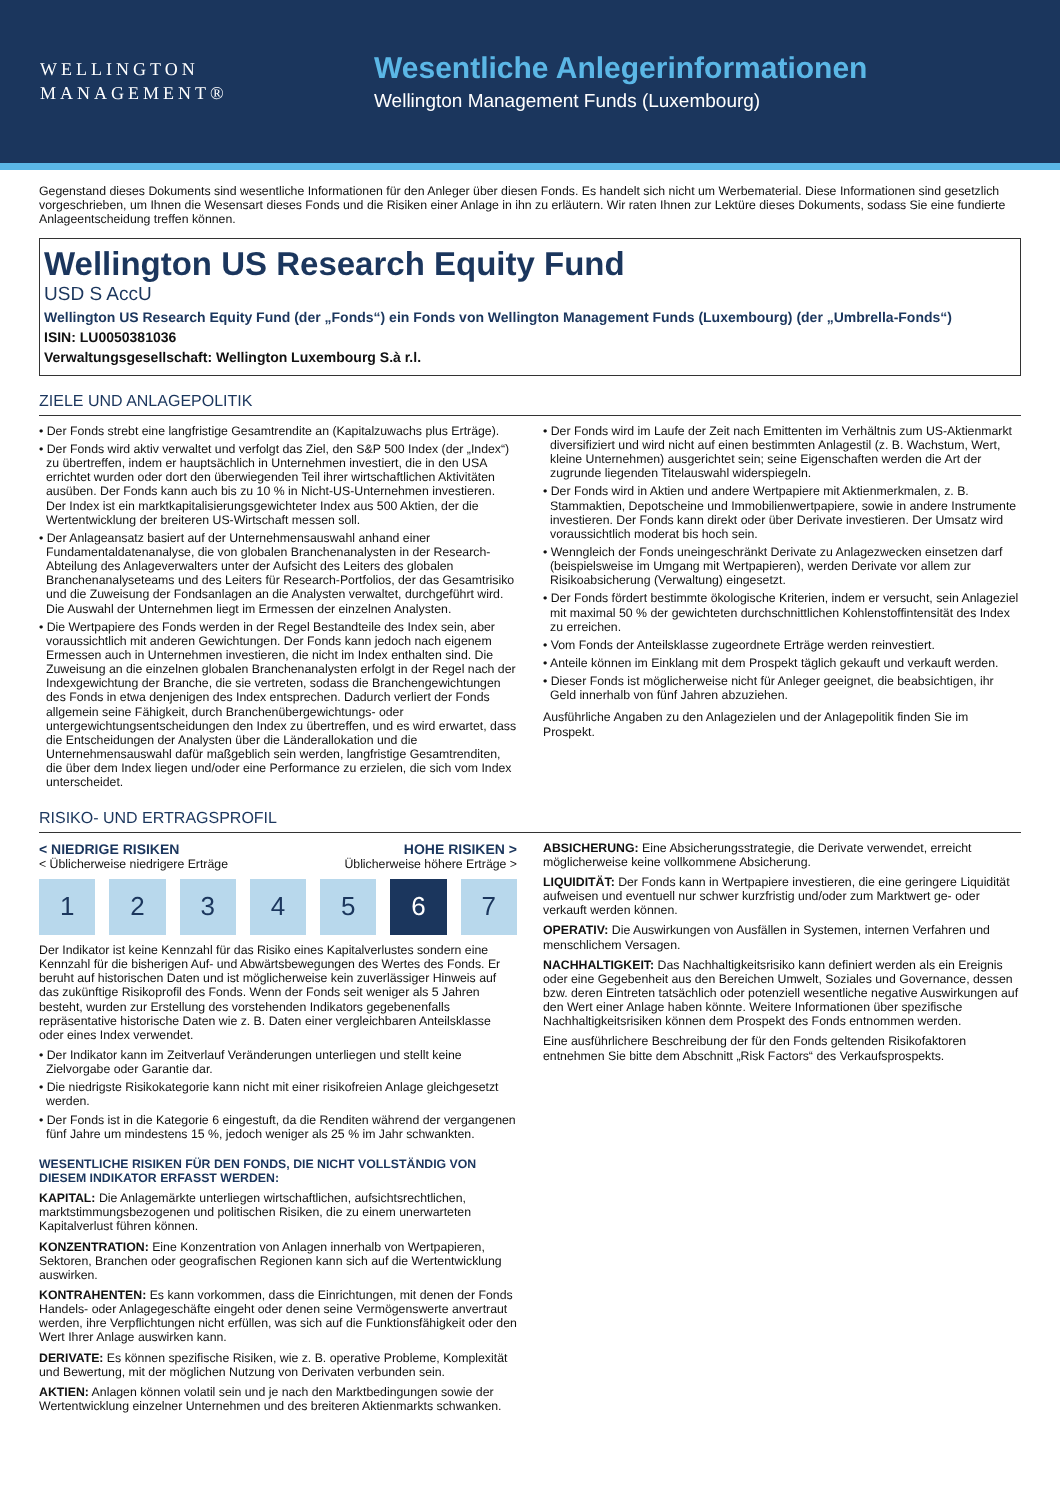WELLINGTON
MANAGEMENT®
Wesentliche Anlegerinformationen
Wellington Management Funds (Luxembourg)
Gegenstand dieses Dokuments sind wesentliche Informationen für den Anleger über diesen Fonds. Es handelt sich nicht um Werbematerial. Diese Informationen sind gesetzlich vorgeschrieben, um Ihnen die Wesensart dieses Fonds und die Risiken einer Anlage in ihn zu erläutern. Wir raten Ihnen zur Lektüre dieses Dokuments, sodass Sie eine fundierte Anlageentscheidung treffen können.
Wellington US Research Equity Fund
USD S AccU
Wellington US Research Equity Fund (der „Fonds“) ein Fonds von Wellington Management Funds (Luxembourg) (der „Umbrella-Fonds“)
ISIN: LU0050381036
Verwaltungsgesellschaft: Wellington Luxembourg S.à r.l.
ZIELE UND ANLAGEPOLITIK
• Der Fonds strebt eine langfristige Gesamtrendite an (Kapitalzuwachs plus Erträge).
• Der Fonds wird aktiv verwaltet und verfolgt das Ziel, den S&P 500 Index (der „Index“) zu übertreffen, indem er hauptsächlich in Unternehmen investiert, die in den USA errichtet wurden oder dort den überwiegenden Teil ihrer wirtschaftlichen Aktivitäten ausüben. Der Fonds kann auch bis zu 10 % in Nicht-US-Unternehmen investieren. Der Index ist ein marktkapitalisierungsgewichteter Index aus 500 Aktien, der die Wertentwicklung der breiteren US-Wirtschaft messen soll.
• Der Anlageansatz basiert auf der Unternehmensauswahl anhand einer Fundamentaldatenanalyse, die von globalen Branchenanalysten in der Research-Abteilung des Anlageverwalters unter der Aufsicht des Leiters des globalen Branchenanalyseteams und des Leiters für Research-Portfolios, der das Gesamtrisiko und die Zuweisung der Fondsanlagen an die Analysten verwaltet, durchgeführt wird. Die Auswahl der Unternehmen liegt im Ermessen der einzelnen Analysten.
• Die Wertpapiere des Fonds werden in der Regel Bestandteile des Index sein, aber voraussichtlich mit anderen Gewichtungen. Der Fonds kann jedoch nach eigenem Ermessen auch in Unternehmen investieren, die nicht im Index enthalten sind. Die Zuweisung an die einzelnen globalen Branchenanalysten erfolgt in der Regel nach der Indexgewichtung der Branche, die sie vertreten, sodass die Branchengewichtungen des Fonds in etwa denjenigen des Index entsprechen. Dadurch verliert der Fonds allgemein seine Fähigkeit, durch Branchenübergewichtungs- oder untergewichtungsentscheidungen den Index zu übertreffen, und es wird erwartet, dass die Entscheidungen der Analysten über die Länderallokation und die Unternehmensauswahl dafür maßgeblich sein werden, langfristige Gesamtrenditen, die über dem Index liegen und/oder eine Performance zu erzielen, die sich vom Index unterscheidet.
• Der Fonds wird im Laufe der Zeit nach Emittenten im Verhältnis zum US-Aktienmarkt diversifiziert und wird nicht auf einen bestimmten Anlagestil (z. B. Wachstum, Wert, kleine Unternehmen) ausgerichtet sein; seine Eigenschaften werden die Art der zugrunde liegenden Titelauswahl widerspiegeln.
• Der Fonds wird in Aktien und andere Wertpapiere mit Aktienmerkmalen, z. B. Stammaktien, Depotscheine und Immobilienwertpapiere, sowie in andere Instrumente investieren. Der Fonds kann direkt oder über Derivate investieren. Der Umsatz wird voraussichtlich moderat bis hoch sein.
• Wenngleich der Fonds uneingeschränkt Derivate zu Anlagezwecken einsetzen darf (beispielsweise im Umgang mit Wertpapieren), werden Derivate vor allem zur Risikoabsicherung (Verwaltung) eingesetzt.
• Der Fonds fördert bestimmte ökologische Kriterien, indem er versucht, sein Anlageziel mit maximal 50 % der gewichteten durchschnittlichen Kohlenstoffintensität des Index zu erreichen.
• Vom Fonds der Anteilsklasse zugeordnete Erträge werden reinvestiert.
• Anteile können im Einklang mit dem Prospekt täglich gekauft und verkauft werden.
• Dieser Fonds ist möglicherweise nicht für Anleger geeignet, die beabsichtigen, ihr Geld innerhalb von fünf Jahren abzuziehen.
Ausführliche Angaben zu den Anlagezielen und der Anlagepolitik finden Sie im Prospekt.
RISIKO- UND ERTRAGSPROFIL
< NIEDRIGE RISIKEN
< Üblicherweise niedrigere Erträge
HOHE RISIKEN >
Üblicherweise höhere Erträge >
1 2 3 4 5 6 7
Der Indikator ist keine Kennzahl für das Risiko eines Kapitalverlustes sondern eine Kennzahl für die bisherigen Auf- und Abwärtsbewegungen des Wertes des Fonds. Er beruht auf historischen Daten und ist möglicherweise kein zuverlässiger Hinweis auf das zukünftige Risikoprofil des Fonds. Wenn der Fonds seit weniger als 5 Jahren besteht, wurden zur Erstellung des vorstehenden Indikators gegebenenfalls repräsentative historische Daten wie z. B. Daten einer vergleichbaren Anteilsklasse oder eines Index verwendet.
• Der Indikator kann im Zeitverlauf Veränderungen unterliegen und stellt keine Zielvorgabe oder Garantie dar.
• Die niedrigste Risikokategorie kann nicht mit einer risikofreien Anlage gleichgesetzt werden.
• Der Fonds ist in die Kategorie 6 eingestuft, da die Renditen während der vergangenen fünf Jahre um mindestens 15 %, jedoch weniger als 25 % im Jahr schwankten.
WESENTLICHE RISIKEN FÜR DEN FONDS, DIE NICHT VOLLSTÄNDIG VON DIESEM INDIKATOR ERFASST WERDEN:
KAPITAL: Die Anlagemärkte unterliegen wirtschaftlichen, aufsichtsrechtlichen, marktstimmungsbezogenen und politischen Risiken, die zu einem unerwarteten Kapitalverlust führen können.
KONZENTRATION: Eine Konzentration von Anlagen innerhalb von Wertpapieren, Sektoren, Branchen oder geografischen Regionen kann sich auf die Wertentwicklung auswirken.
KONTRAHENTEN: Es kann vorkommen, dass die Einrichtungen, mit denen der Fonds Handels- oder Anlagegeschäfte eingeht oder denen seine Vermögenswerte anvertraut werden, ihre Verpflichtungen nicht erfüllen, was sich auf die Funktionsfähigkeit oder den Wert Ihrer Anlage auswirken kann.
DERIVATE: Es können spezifische Risiken, wie z. B. operative Probleme, Komplexität und Bewertung, mit der möglichen Nutzung von Derivaten verbunden sein.
AKTIEN: Anlagen können volatil sein und je nach den Marktbedingungen sowie der Wertentwicklung einzelner Unternehmen und des breiteren Aktienmarkts schwanken.
ABSICHERUNG: Eine Absicherungsstrategie, die Derivate verwendet, erreicht möglicherweise keine vollkommene Absicherung.
LIQUIDITÄT: Der Fonds kann in Wertpapiere investieren, die eine geringere Liquidität aufweisen und eventuell nur schwer kurzfristig und/oder zum Marktwert ge- oder verkauft werden können.
OPERATIV: Die Auswirkungen von Ausfällen in Systemen, internen Verfahren und menschlichem Versagen.
NACHHALTIGKEIT: Das Nachhaltigkeitsrisiko kann definiert werden als ein Ereignis oder eine Gegebenheit aus den Bereichen Umwelt, Soziales und Governance, dessen bzw. deren Eintreten tatsächlich oder potenziell wesentliche negative Auswirkungen auf den Wert einer Anlage haben könnte. Weitere Informationen über spezifische Nachhaltigkeitsrisiken können dem Prospekt des Fonds entnommen werden.
Eine ausführlichere Beschreibung der für den Fonds geltenden Risikofaktoren entnehmen Sie bitte dem Abschnitt „Risk Factors“ des Verkaufsprospekts.